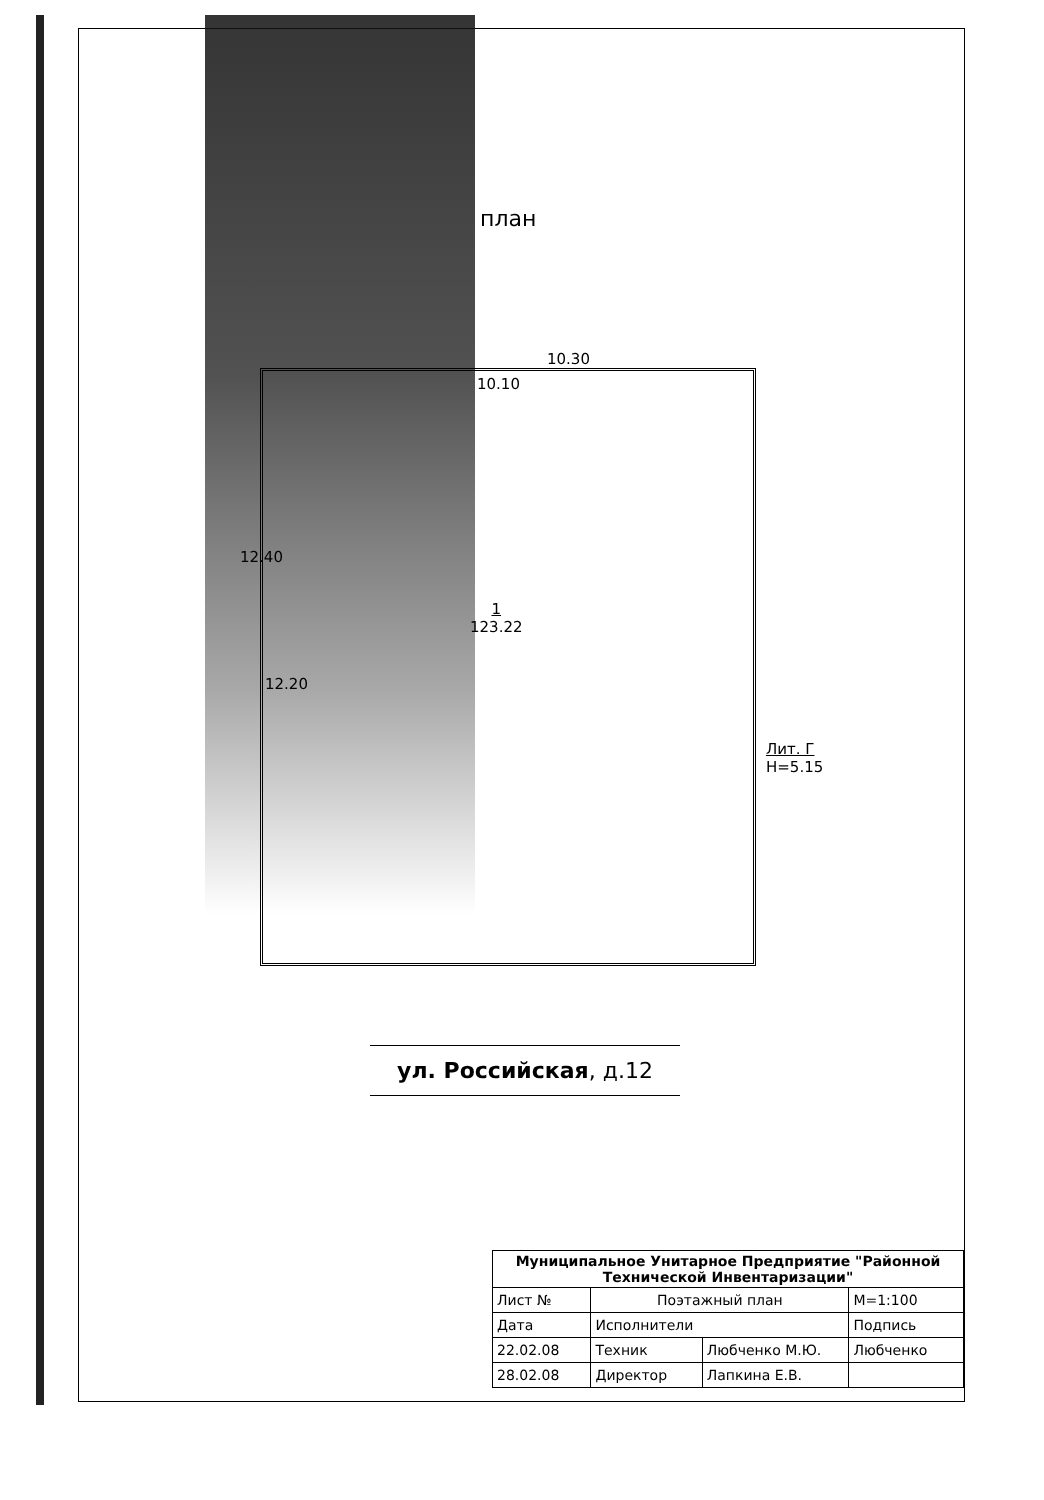план
10.30
10.10
12.40
12.20
1
123.22
Лит. Г
H=5.15
ул. Российская, д.12
| Муниципальное Унитарное Предприятие "Районной Технической Инвентаризации" | | | |
| Лист № | Поэтажный план | | М=1:100 |
| Дата | Исполнители | | Подпись |
| 22.02.08 | Техник | Любченко М.Ю. | Любченко |
| 28.02.08 | Директор | Лапкина Е.В. | |